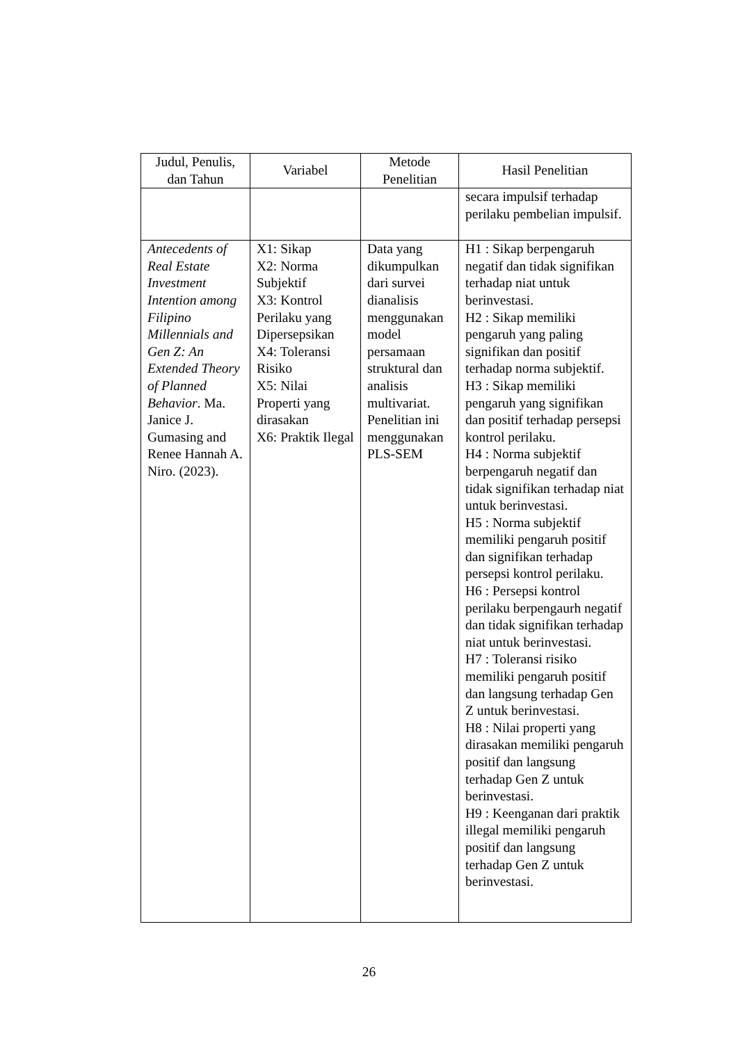| Judul, Penulis, dan Tahun | Variabel | Metode Penelitian | Hasil Penelitian |
| --- | --- | --- | --- |
| | | | secara impulsif terhadap perilaku pembelian impulsif. |
| Antecedents of Real Estate Investment Intention among Filipino Millennials and Gen Z: An Extended Theory of Planned Behavior . Ma. Janice J. Gumasing and Renee Hannah A. Niro. (2023). | X1: Sikap X2: Norma Subjektif X3: Kontrol Perilaku yang Dipersepsikan X4: Toleransi Risiko X5: Nilai Properti yang dirasakan X6: Praktik Ilegal | Data yang dikumpulkan dari survei dianalisis menggunakan model persamaan struktural dan analisis multivariat. Penelitian ini menggunakan PLS-SEM | H1 : Sikap berpengaruh negatif dan tidak signifikan terhadap niat untuk berinvestasi. H2 : Sikap memiliki pengaruh yang paling signifikan dan positif terhadap norma subjektif. H3 : Sikap memiliki pengaruh yang signifikan dan positif terhadap persepsi kontrol perilaku. H4 : Norma subjektif berpengaruh negatif dan tidak signifikan terhadap niat untuk berinvestasi. H5 : Norma subjektif memiliki pengaruh positif dan signifikan terhadap persepsi kontrol perilaku. H6 : Persepsi kontrol perilaku berpengaurh negatif dan tidak signifikan terhadap niat untuk berinvestasi. H7 : Toleransi risiko memiliki pengaruh positif dan langsung terhadap Gen Z untuk berinvestasi. H8 : Nilai properti yang dirasakan memiliki pengaruh positif dan langsung terhadap Gen Z untuk berinvestasi. H9 : Keenganan dari praktik illegal memiliki pengaruh positif dan langsung terhadap Gen Z untuk berinvestasi. |
26